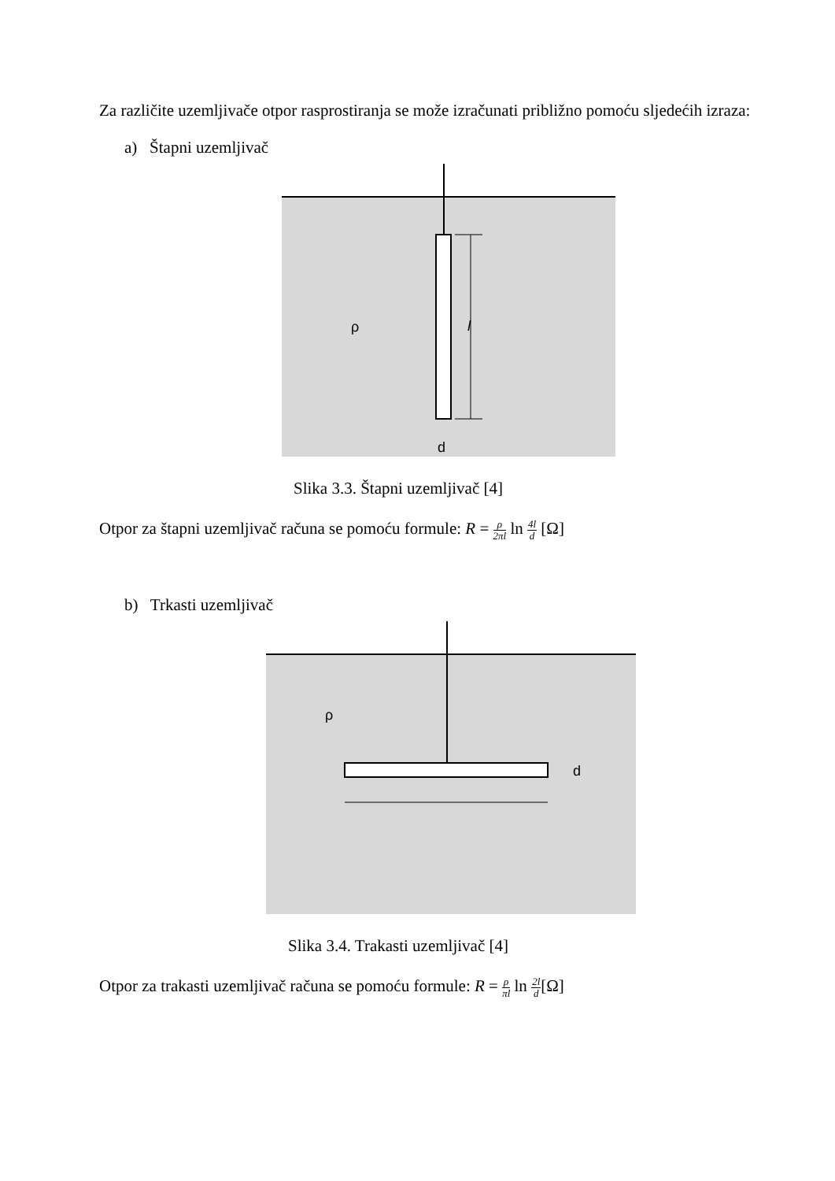Za različite uzemljivače otpor rasprostiranja se može izračunati približno pomoću sljedećih izraza:
a) Štapni uzemljivač
ρ
l
d
Slika 3.3. Štapni uzemljivač [4]
Otpor za štapni uzemljivač računa se pomoću formule: R = ρ 2πl ln 4l d [Ω]
b) Trkasti uzemljivač
ρ
d
Slika 3.4. Trakasti uzemljivač [4]
Otpor za trakasti uzemljivač računa se pomoću formule: R = ρ πl ln 2l d[Ω]